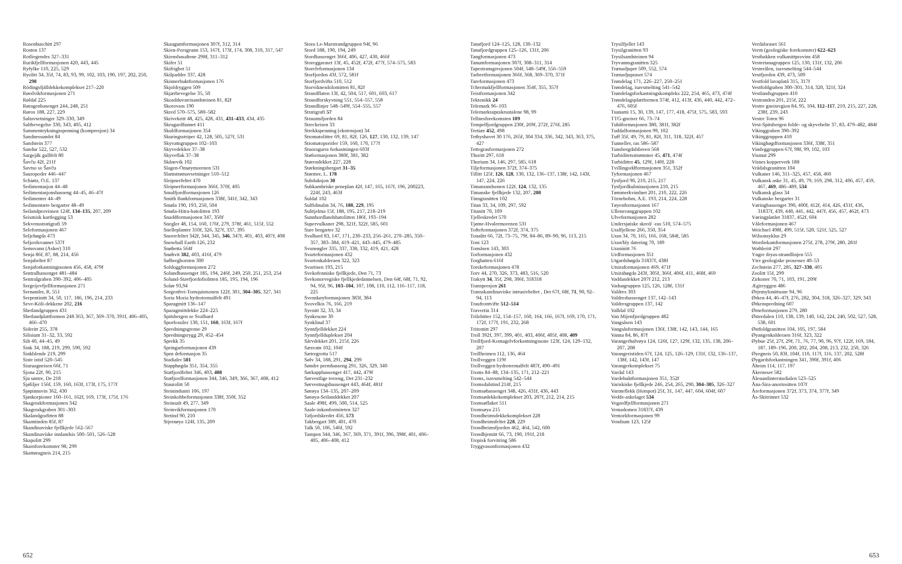Rosenbuschitt 297
Rosten 137
Rotliegendes 327–331
Rurikfjellformasjonen 420, 443, 445
Ryfylke 110, 225, 529
Ryolitt 34, 35f, 74, 83, 93, 99, 102, 103, 190, 197, 202, 250, 298
Rödingsfjälldekkekomplekset 217–220
Røedvikformasjonen 271
Røldal 225
Røragenbasenget 244, 248, 251
Røros 188, 227, 229
Saltavsetninger 329–330, 349
Saltbevegelse 330, 343, 405, 412
Sammentrykningsspenning (kompresjon) 34
Sandnessundet 84
Sandstein 377
Sandur 522, 527, 532
Sargejåk gullfelt 80
Šavču 42f, 211f
Savtso se Šavču
Sauropoder 446–447
Schiøtz, O.E. 137
Sedimentasjon 44–48
Sedimentasjonsbasseng 44–45, 46–47f
Sedimenter 44–49
Sedimentære bergarter 48–49
Seilandprovinsen 124f, 134–135, 207, 209
Seismisk kartlegging 53
Sekvensstratigrafi 59
Seleformasjonen 467
Seljehøgda 473
Seljordsvannet 537f
Semsvann (Asker) 310
Senja 86f, 87, 88, 214, 456
Senjabeltet 87
Senjaforkastningssonen 456, 458, 479f
Sentralbassenget 481–484
Sentralgraben 390–392, 406–405
Sergeijevfjellformasjonen 271
Sernander, R. 551
Serpentinitt 34, 50, 117, 186, 196, 214, 233
Seve-Köli-dekkene 202, 216
Shetlandgruppen 431
Shetlandplattformen 248 363, 367, 369–370, 391f, 406–405, 466–470
Sideritt 255, 378
Silisium 31–32, 33, 592
Silt 40, 44–45, 49
Sink 34, 188, 219, 299, 590, 592
Sinkblende 219, 299
Siste istid 520–545
Siuruagneisen 66f, 71
Sjona 22f, 90, 215
Sju søstre, De 218
Sjøliljer 156f, 159, 160, 163f, 173f, 175, 177f
Sjøpinnsvin 362, 430
Sjøskorpioner 160–161, 162f, 169, 173f, 175f, 176
Skagerakformasjonen 342
Skagerakgraben 301–303
Skalandgrafitten 88
Skamtinden 85f, 87
Skandinaviske fjellkjede 562–567
Skandinavíske innlandsis 500–501, 526–528
Skapolitt 299
Skarnforekomster 98, 299
Skattøragneis 214, 215
Skaugumformasjonen 307f, 312, 314
Skien-Porsgrunn 153, 167f, 173f, 174, 308, 310, 317, 547
Skiensbasaltene 298f, 311–312
Skifer 51
Skifrighet 51
Skilpadder 337, 428
Skinnerbuktformasjonen 176
Skjoldryggen 509
Skjærbevegelse 35, 50
Skoadduvarrisandsteinen 81, 82f
Skorovass 190
Skred 570–575, 580–582
Skrivekritt 48, 425, 428, 431, 431–433, 434, 435
Skrugardfunnet 411
Skuldformasjonen 354
Skuringsstriper 42, 128, 505, 527f, 531
Skyvatngruppen 102–103
Skyvedekker 37–38
Skyveflak 37–38
Skånevik 102
Slagen-Onsøymorenen 531
Slamstrømavsetninger 510–512
Sleipnerfeltet 470
Sleipnerformasjonen 366f, 370f, 405
Smalfjordformasjonen 126
Smith Bankformasjonen 338f, 341f, 342, 343
Smøla 190, 193, 250, 504
Smøla-Hitra-batolitten 193
Snaddformasjonen 347, 350f
Snegler 48, 154, 160, 176f, 279, 378f, 461, 515f, 552
Snelleplanter 310f, 326, 327f, 337, 395
Snorrefeltet 342f, 344, 345, 346, 347f, 401, 403, 407f, 408
Snowball Earth 126, 232
Snøhetta 564f
Snøhvit 382, 403, 416f, 479
Sølberghorsten 300
Soldoggformasjonen 272
Solundbassenget 185, 194, 246f, 249, 250, 251, 253, 254
Solund-Stavfjordofiolitten 185, 195, 194, 196
Solør 93,94
Sorgenfrei-Tornquistsonen 122f, 301, 304–305, 327, 341
Soria Moria hydrotermalfelt 491
Sparagmitt 136–147
Sparagmittdekke 224–225
Spitsbergen se Svalbard
Sporfossiler 130, 151, 160, 163f, 167f
Spredningsgrense 29
Spredningsrygg 29, 452–454
Sprekk 35
Springarformasjonen 439
Sprø deformasjon 35
Stadialer 501
Stapphøgda 351, 354, 355
Statfjordfeltet 346, 403, 408
Statfjordformasjonen 344, 346, 349, 366, 367, 408, 412
Staurolitt 50
Steinindustri 106, 197
Steinkobbeformasjonen 338f, 350f, 352
Steinsalt 49, 277, 349
Steinvikformasjonen 170
Stetind 90, 210
Stjernøya 124f, 135, 209
Stora Le-Marstrandgruppen 94f, 96
Stord 188, 190, 194, 249
Stordbassenget 366f, 406, 427, 430, 466f
Storeggaraset 13f, 45, 452f, 472f, 477f, 574–575, 583
Storelvformasjonen 134
Storfjorden 43f, 572, 581f
Storfjordvifta 510, 512
Storviknesdolomitten 81, 82f
Strandflaten 13f, 42, 504, 517, 601, 603, 617
Strandforskyvning 551, 554–557, 558
Strandlinjer 548–549f, 554–555, 557
Stratigrafi 57
Straumsfjorden 84
Streckeisen 33
Strekkspenning (ekstensjon) 34
Stromatolitter 69, 81, 82f, 126, 127, 130, 132, 139, 147
Stromatoporider 159, 160, 170, 177f
Stuoragurra forkastningen 603f
Støformasjonen 380f, 381, 382
Størendekket 227, 228
Størkningsbergart 31–35
Størmer, L. 178
Subduksjon 30
Subkambriske peneplan 42f, 147, 165, 167f, 196, 200223, 224f, 243, 463f
Suldal 102
Sulfidmalm 34, 76, 188, 229, 195
Sulitjelma 15f, 188, 195, 217, 218–219
Sunnhordlandsbatolitten 186f, 193–194
Supervulkaner 298, 321f, 322f, 585, 601
Sure bergarter 32
Svalbard 83, 147, 171, 230–233, 256–261, 270–285, 350–357, 383–384, 419–421, 443–445, 479–485
Svaneøgler 335, 337, 338, 332, 419, 421, 428
Svarteformasjonen 432
Svartenkalderaen 322, 323
Svartisen 193, 215
Svekofenniske fjellkjede, Den 71, 73
Svekonorvegiske fjellkjededannelsen, Den 64f, 68f, 71, 92, 94, 95f, 96, 103–104, 107, 108, 110, 112, 116–117, 118, 225
Svenskøyformasjonen 383f, 384
Svovelkis 76, 166, 219
Syenitt 32, 33, 34
Synkesone 30
Synklinal 37
Synnfjelldekket 224
Synnfjellduplekset 204
Sårvdekket 201, 215f, 226
Sæsvatn 102, 104f
Sætergrotta 517
Sølv 34, 188, 291, 294, 299
Søndre permbasseng 291, 326, 329, 340
Sørkappbassenget 417, 442, 479f
Sørvestlige terreng, Det 231–232
Sørvestnagsbassenget 443, 464f, 481f
Sørøya 134–135, 207–209
Sørøya-Seilanddekket 207
Saale 498f, 499, 500, 514, 525
Saale-inkonformiteten 327
Tafjordskredet 456, 573
Takbergart 389, 401, 470
Talk 50, 106, 546f, 592
Tampen 344, 346, 367, 369, 371, 391f, 396, 398f, 401, 406–405, 406–408, 412
652
Tanafjord 124–125, 128, 130–132
Tanafjordgruppen 125–126, 131f, 206
Tangformasjonen 473
Tanumformasjonen 307f, 308–311, 314
Tapestransgresjonen 504f, 548–549f, 556–559
Tarbertformasjonen 366f, 368, 369–370, 371f
Tareformasjonen 473
Tchermakfjellformasjonen 354f, 355, 357f
Teistformasjonen 342
Tektonikk 24
Telemark 96–103
Telemarksuprakrustalene 98, 99
Tellnesforekomsten 109
Tempelfjordgruppen 230f, 269f, 272f, 276f, 285
Tertiær 452, 498
Tethyshavet 30 176, 265f, 304 334, 336, 342, 343, 363, 375, 427
Tettegrasformasjonen 272
Thoritt 297, 618
Thorium 34, 146, 297, 585, 618
Tiljeformasjonen 372f, 374–375
Tillitt 125f, 126, 128, 130, 132, 136–137, 138f, 142, 143f, 147, 224, 226
Timanrandsonen 122f, 124, 132, 135
Timanske fjellkjede 132, 207, 208
Tinngranitten 102
Titan 33, 34, 109, 297, 592
Titanitt 70, 109
Tjelleskredet 570
Tjøme-Hvalermorenen 531
Tofteformasjonen 372f, 374, 375
Tonalitt 66, 72f, 73–75, 79f, 84–86, 89–90, 96, 113, 215
Toni 123
Tonsåsen 143, 303
Torformasjonen 432
Torghatten 616f
Torskeformasjonen 478
Torv 44, 270, 326, 373, 483, 516, 520
Trakytt 34, 35f, 298, 306f, 318318
Transpresjon 261
Transskandinaviske intrusivbeltet , Det 67f, 68f, 71, 90, 92–94, 113
Traufrontvifte 512–514
Travertin 314
Trilobitter 152, 154–157, 160, 164, 166, 167f, 169, 170, 171, 172f, 177f, 191, 232, 268
Tritomitt 297
Troll 392f, 397, 399, 401, 403, 406f, 405f, 408, 409
Trollfjord-Komagelvforkastningssone 123f, 124, 129–132, 207
Trollheimen 112, 136, 464
Trollveggen 119f
Trollveggen hydrotermalfelt 487f, 490–491
Troms 84–88, 134–135, 171, 212–221
Troms, isavsmelting 542–544
Tromsdalstind 214f, 215
Tromsøbassenget 348, 426, 431f, 436, 443
Tromsødekkekomplekset 203, 207f, 212, 214, 215
Tromsøflaket 511
Tromsøya 215
Trondheimsdekkekomplekset 228
Trondheimsfeltet 228, 229
Trondheimsfjorden 462, 464, 542, 600
Trondhjemitt 66, 73, 190, 191f, 218
Tropisk forvitring 586
Tryggvasonformasjonen 432
Trysilfjellet 143
Trysilgranitten 93
Trysilsandsteinen 94
Tryvannsgranitten 325
Trænadjupet 509, 552, 574
Trænadjupraset 574
Trøndelag 171, 226–227, 250–251
Trøndelag, isavsmelting 541–542
Trøndelagsforkastningskompleks 222, 254, 465, 473, 474f
Trøndelagsplattformen 374f, 412, 413f, 436, 440, 442, 472–476, 605f
Tsunami 15, 30, 139, 147, 177, 418, 475f, 575, 583, 593
TTG-gneiser 66, 73–74
Tubåformasjonen 380, 381f, 382f
Tuddalformasjonen 99, 102
Tuff 35f, 49, 79, 81, 82f, 311, 318, 322f, 457
Tunneller, ras 586–587
Tunsbergdalsbreen 568
Turbiditetsstrømmer 45, 471, 474f
Turbiditter 45, 129f, 140f, 228
Tvillingoddformasjonen 351, 352f
Tyformasjonen 467
Tysfjord 90, 210, 215, 217
Tysfjordkulminasjonen 210, 215
Tømmerkvindnet 201, 210, 222, 226
Törnebohm, A.E. 193, 214, 224, 228
Tøyenformasjonen 167
Ullensvanggruppen 102
Ulveformasjonen 282
Undersjøiske skred/ -ras 510, 574–575
Uralfjellene 266, 350, 354
Uran 34, 70, 165, 166, 168, 584f, 585
Uran/bly datering 70, 189
Uraninitt 76
Urdformasjonen 351
Utgardshøgda 31837f, 438f
Utsiraformasjonen 469, 471f
Utsirahøgda 243f, 305f, 366f, 406f, 411, 468f, 469
Vaddasdekket 207f 212, 213
Vadsøgruppen 125, 126, 128f, 131f
Valdres 303
Valdresbassenget 137, 142–143
Valdresgruppen 137, 142
Valldal 102
Van Mijenfjordgruppen 482
Vangsåsen 143
Vangsåsformasjonen 136f, 138f, 142, 143, 144, 165
Vanna 84, 86, 87f
Varangerhalvøya 124, 126f, 127, 129f, 132, 135, 138, 206–207, 208
Varangeristiden 67f, 124, 125, 126–129, 131f, 132, 136–137, 138f, 142, 143f, 147
Varangerkomplekset 75
Vardal 143
Vardebuktformasjonen 351, 352f
Variskiske fjellkjede 246, 254, 265, 290, 304–305, 326–327
Varmeflekk (Hotspot) 25f, 31, 147, 447, 604, 604f, 607
Vedde-askelaget 534
Vegardfjellformasjonen 271
Vemadomen 31837f, 439
Vemorkformasjonen 99
Vendium 123, 125f
Verdalsraset 561
Verm (geologiske forekomster) 622–623
Vestbakken vulkanittprovins 458
Vestertanagruppen 125, 130, 131f, 132, 206
Vesterålen, isavsmelting 544–544
Vestfjorden 439, 473, 509
Vestfold lavaplatå 315, 317f
Vestfoldgraben 300–301, 314, 320, 321f, 324
Vestlandsgruppen 410
Vestranden 201, 215f, 222
Vestre gneisregion 84, 95, 104, 112–117, 210, 215, 227, 228, 238f, 239, 243
Vestre Toten 96
Vest-Spitsbergen folde- og skyvebelte 37, 83, 479–482, 484f
Vikinggraben 390–392
Vikinggruppen 410
Vikinghøgdformasjonen 336f, 338f, 351
Vindeggruppen 67f, 98f, 99, 102, 103
Vismut 299
Visnes kopperverk 188
Vrådalsgranitten 104
Vulkaner 146, 311–325, 457, 458, 460
Vulkansk aske 31, 45, 49, 79, 169, 298, 312, 406, 457, 459, 467, 469, 486–489, 534
Vulkansk glass 34
Vulkanske bergarter 31
Vøringbassenget 390, 400f, 412f, 414, 426, 431f, 436, 31837f, 439, 440, 441, 442, 447f, 456, 457, 462f, 473
Vøringplatået 31837, 452f, 604
Våleformasjonen 467
Weichsel 498f, 499, 515f, 520, 521f, 525, 527
Wilsonsyklus 29
Wordiekamformasjonen 275f, 278, 279f, 280, 281f
Wøhleritt 297
Yngre dryas-strandlinjen 555
Ytre geologiske prosesser 40–53
Zechstein 277, 285, 327–330, 405
Zeolitt 15f, 299
Zirkoner 70, 71, 103, 191, 209f
Ægirryggen 486
Ørjemylonittsone 94, 96
Ørken 44, 46–47f, 276, 282, 304, 318, 326–327, 329, 343
Ørkenspredning 607
Ørneformasjonen 279, 280
Østerdalen 110, 138, 139, 140, 142, 224, 240, 502, 527, 528, 538, 601
Østfoldgranitten 104, 105, 197, 584
Øyangenkalderaen 316f, 323, 322
Øybue 25f, 27f, 29f, 71, 76, 77, 90, 96, 97f, 122f, 169, 184, 187, 189–196, 200, 202, 204, 208, 213, 232, 250, 326
Øyegneis 50, 83f, 104f, 110, 117f, 116, 137, 202, 528f
Øygardsforkastningen 341, 390f, 391f, 406
Åheim 114, 117, 197
Åkerneset 582
Ålesundinterstadialen 523–525
Åna-Sira-anortositten 107f
Åreformasjonen 372f, 373, 374, 377f, 349
Ås-Skitrinnet 532
653